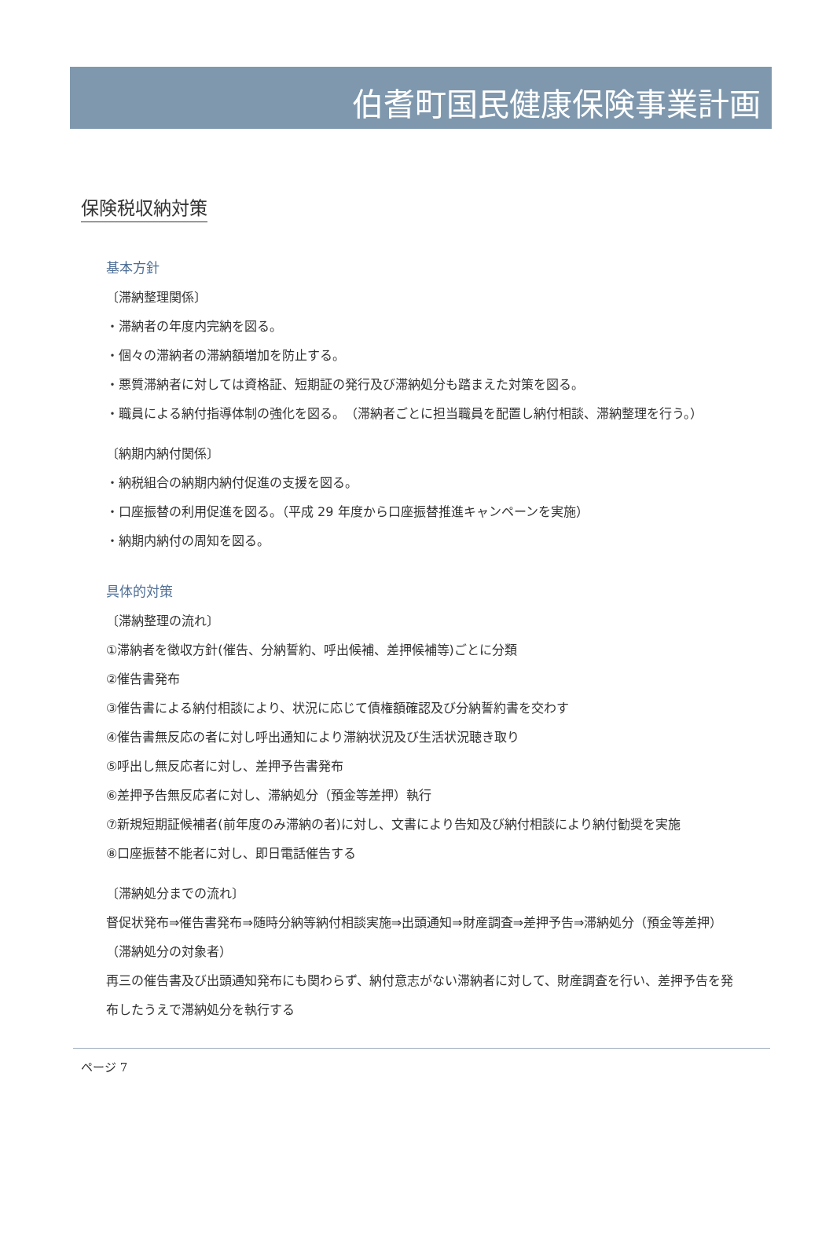伯耆町国民健康保険事業計画
保険税収納対策
基本方針
〔滞納整理関係〕
・滞納者の年度内完納を図る。
・個々の滞納者の滞納額増加を防止する。
・悪質滞納者に対しては資格証、短期証の発行及び滞納処分も踏まえた対策を図る。
・職員による納付指導体制の強化を図る。　（滞納者ごとに担当職員を配置し納付相談、滞納整理を行う。）
〔納期内納付関係〕
・納税組合の納期内納付促進の支援を図る。
・口座振替の利用促進を図る。（平成 29 年度から口座振替推進キャンペーンを実施）
・納期内納付の周知を図る。
具体的対策
〔滞納整理の流れ〕
①滞納者を徴収方針(催告、分納誓約、呼出候補、差押候補等)ごとに分類
②催告書発布
③催告書による納付相談により、状況に応じて債権額確認及び分納誓約書を交わす
④催告書無反応の者に対し呼出通知により滞納状況及び生活状況聴き取り
⑤呼出し無反応者に対し、差押予告書発布
⑥差押予告無反応者に対し、滞納処分（預金等差押）執行
⑦新規短期証候補者(前年度のみ滞納の者)に対し、文書により告知及び納付相談により納付勧奨を実施
⑧口座振替不能者に対し、即日電話催告する
〔滞納処分までの流れ〕
督促状発布⇒催告書発布⇒随時分納等納付相談実施⇒出頭通知⇒財産調査⇒差押予告⇒滞納処分（預金等差押）
（滞納処分の対象者）
再三の催告書及び出頭通知発布にも関わらず、納付意志がない滞納者に対して、財産調査を行い、差押予告を発布したうえで滞納処分を執行する
ページ 7